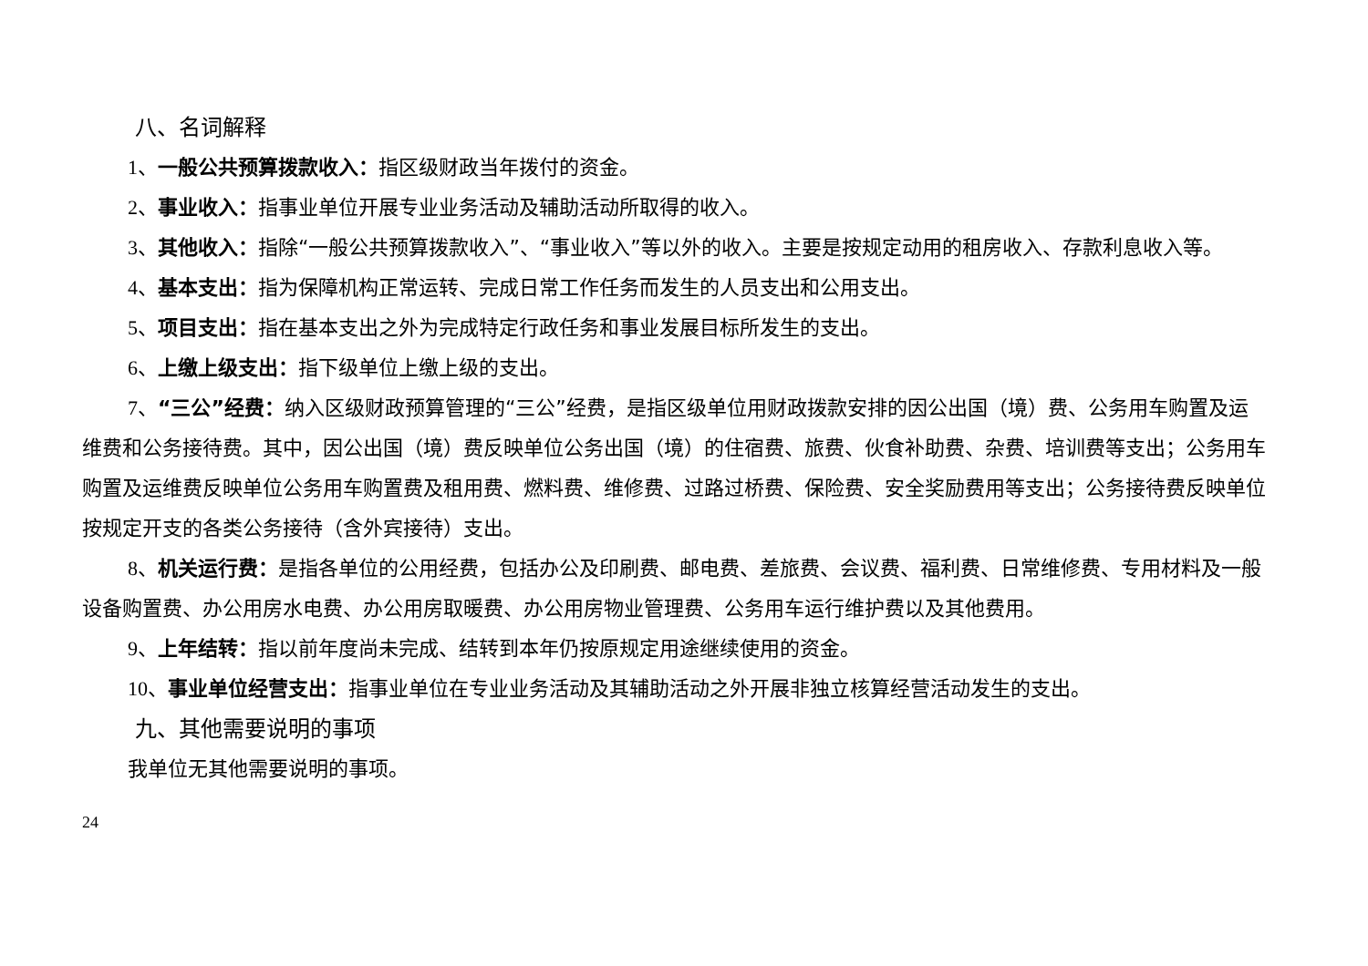八、名词解释
1、一般公共预算拨款收入：指区级财政当年拨付的资金。
2、事业收入：指事业单位开展专业业务活动及辅助活动所取得的收入。
3、其他收入：指除“一般公共预算拨款收入”、“事业收入”等以外的收入。主要是按规定动用的租房收入、存款利息收入等。
4、基本支出：指为保障机构正常运转、完成日常工作任务而发生的人员支出和公用支出。
5、项目支出：指在基本支出之外为完成特定行政任务和事业发展目标所发生的支出。
6、上缴上级支出：指下级单位上缴上级的支出。
7、“三公”经费：纳入区级财政预算管理的“三公”经费，是指区级单位用财政拨款安排的因公出国（境）费、公务用车购置及运维费和公务接待费。其中，因公出国（境）费反映单位公务出国（境）的住宿费、旅费、伙食补助费、杂费、培训费等支出；公务用车购置及运维费反映单位公务用车购置费及租用费、燃料费、维修费、过路过桥费、保险费、安全奖励费用等支出；公务接待费反映单位按规定开支的各类公务接待（含外宾接待）支出。
8、机关运行费：是指各单位的公用经费，包括办公及印刷费、邮电费、差旅费、会议费、福利费、日常维修费、专用材料及一般设备购置费、办公用房水电费、办公用房取暖费、办公用房物业管理费、公务用车运行维护费以及其他费用。
9、上年结转：指以前年度尚未完成、结转到本年仍按原规定用途继续使用的资金。
10、事业单位经营支出：指事业单位在专业业务活动及其辅助活动之外开展非独立核算经营活动发生的支出。
九、其他需要说明的事项
我单位无其他需要说明的事项。
24